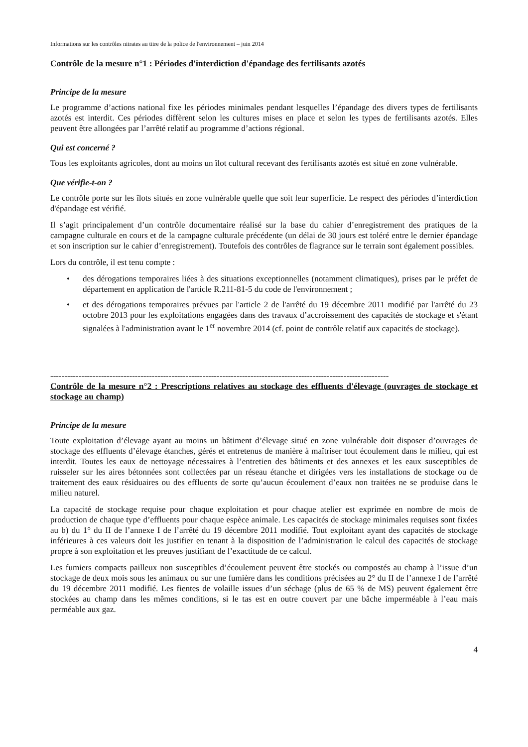Informations sur les contrôles nitrates au titre de la police de l'environnement – juin 2014
Contrôle de la mesure n°1 : Périodes d'interdiction d'épandage des fertilisants azotés
Principe de la mesure
Le programme d’actions national fixe les périodes minimales pendant lesquelles l’épandage des divers types de fertilisants azotés est interdit. Ces périodes diffèrent selon les cultures mises en place et selon les types de fertilisants azotés. Elles peuvent être allongées par l’arrêté relatif au programme d’actions régional.
Qui est concerné ?
Tous les exploitants agricoles, dont au moins un îlot cultural recevant des fertilisants azotés est situé en zone vulnérable.
Que vérifie-t-on ?
Le contrôle porte sur les îlots situés en zone vulnérable quelle que soit leur superficie. Le respect des périodes d’interdiction d'épandage est vérifié.
Il s’agit principalement d’un contrôle documentaire réalisé sur la base du cahier d’enregistrement des pratiques de la campagne culturale en cours et de la campagne culturale précédente (un délai de 30 jours est toléré entre le dernier épandage et son inscription sur le cahier d’enregistrement). Toutefois des contrôles de flagrance sur le terrain sont également possibles.
Lors du contrôle, il est tenu compte :
• des dérogations temporaires liées à des situations exceptionnelles (notamment climatiques), prises par le préfet de département en application de l'article R.211-81-5 du code de l'environnement ;
• et des dérogations temporaires prévues par l'article 2 de l'arrêté du 19 décembre 2011 modifié par l'arrêté du 23 octobre 2013 pour les exploitations engagées dans des travaux d’accroissement des capacités de stockage et s'étant signalées à l'administration avant le 1<sup>er</sup> novembre 2014 (cf. point de contrôle relatif aux capacités de stockage).
------------------------------------------------------------------------------------------------------------------------
Contrôle de la mesure n°2 : Prescriptions relatives au stockage des effluents d'élevage (ouvrages de stockage et stockage au champ)
Principe de la mesure
Toute exploitation d’élevage ayant au moins un bâtiment d’élevage situé en zone vulnérable doit disposer d’ouvrages de stockage des effluents d’élevage étanches, gérés et entretenus de manière à maîtriser tout écoulement dans le milieu, qui est interdit. Toutes les eaux de nettoyage nécessaires à l’entretien des bâtiments et des annexes et les eaux susceptibles de ruisseler sur les aires bétonnées sont collectées par un réseau étanche et dirigées vers les installations de stockage ou de traitement des eaux résiduaires ou des effluents de sorte qu’aucun écoulement d’eaux non traitées ne se produise dans le milieu naturel.
La capacité de stockage requise pour chaque exploitation et pour chaque atelier est exprimée en nombre de mois de production de chaque type d’effluents pour chaque espèce animale. Les capacités de stockage minimales requises sont fixées au b) du 1° du II de l’annexe I de l’arrêté du 19 décembre 2011 modifié. Tout exploitant ayant des capacités de stockage inférieures à ces valeurs doit les justifier en tenant à la disposition de l’administration le calcul des capacités de stockage propre à son exploitation et les preuves justifiant de l’exactitude de ce calcul.
Les fumiers compacts pailleux non susceptibles d’écoulement peuvent être stockés ou compostés au champ à l’issue d’un stockage de deux mois sous les animaux ou sur une fumière dans les conditions précisées au 2° du II de l’annexe I de l’arrêté du 19 décembre 2011 modifié. Les fientes de volaille issues d’un séchage (plus de 65 % de MS) peuvent également être stockées au champ dans les mêmes conditions, si le tas est en outre couvert par une bâche imperméable à l’eau mais perméable aux gaz.
4